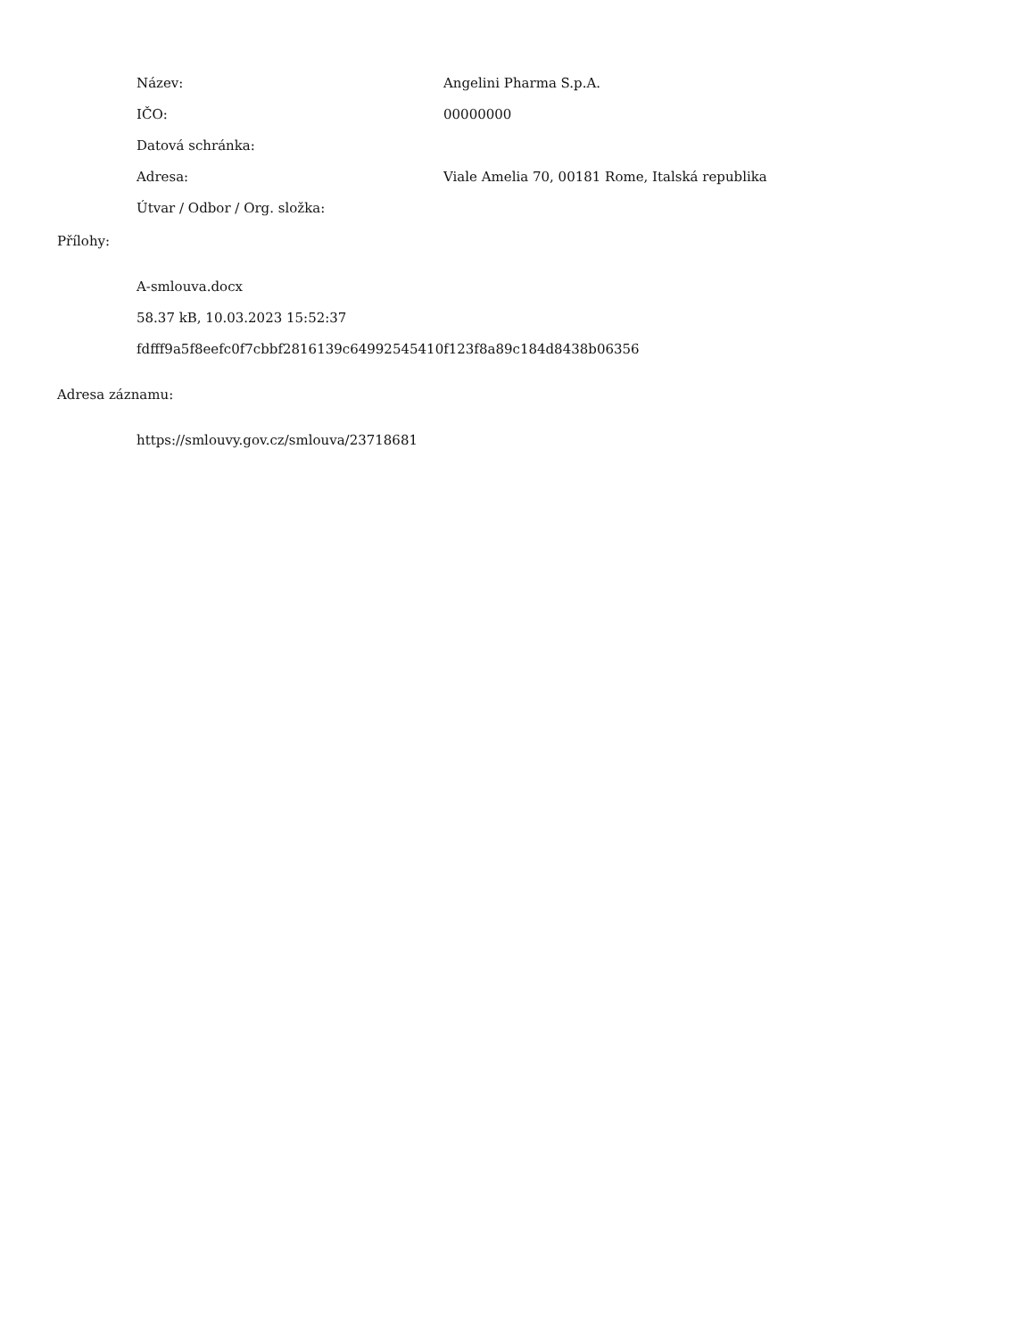Název: Angelini Pharma S.p.A.
IČO: 00000000
Datová schránka:
Adresa: Viale Amelia 70, 00181 Rome, Italská republika
Útvar / Odbor / Org. složka:
Přílohy:
A-smlouva.docx
58.37 kB, 10.03.2023 15:52:37
fdfff9a5f8eefc0f7cbbf2816139c64992545410f123f8a89c184d8438b06356
Adresa záznamu:
https://smlouvy.gov.cz/smlouva/23718681